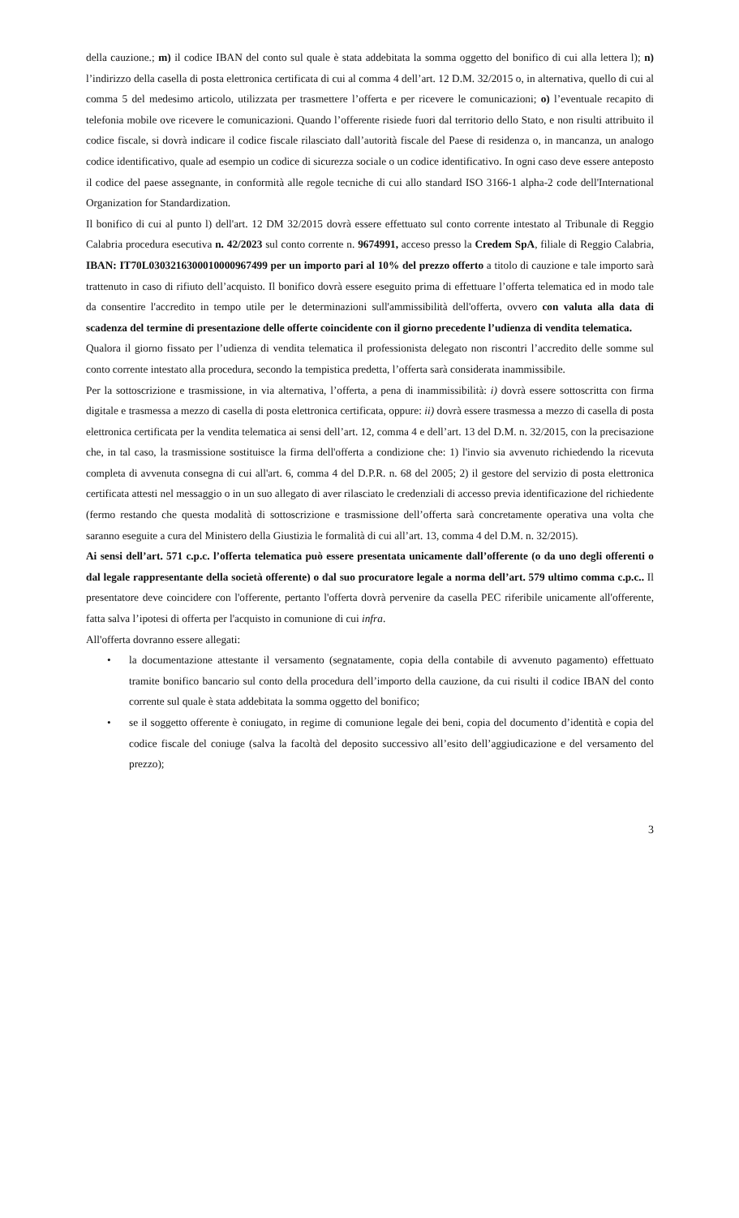della cauzione.; m) il codice IBAN del conto sul quale è stata addebitata la somma oggetto del bonifico di cui alla lettera l); n) l’indirizzo della casella di posta elettronica certificata di cui al comma 4 dell’art. 12 D.M. 32/2015 o, in alternativa, quello di cui al comma 5 del medesimo articolo, utilizzata per trasmettere l’offerta e per ricevere le comunicazioni; o) l’eventuale recapito di telefonia mobile ove ricevere le comunicazioni. Quando l’offerente risiede fuori dal territorio dello Stato, e non risulti attribuito il codice fiscale, si dovrà indicare il codice fiscale rilasciato dall’autorità fiscale del Paese di residenza o, in mancanza, un analogo codice identificativo, quale ad esempio un codice di sicurezza sociale o un codice identificativo. In ogni caso deve essere anteposto il codice del paese assegnante, in conformità alle regole tecniche di cui allo standard ISO 3166-1 alpha-2 code dell'International Organization for Standardization.
Il bonifico di cui al punto l) dell'art. 12 DM 32/2015 dovrà essere effettuato sul conto corrente intestato al Tribunale di Reggio Calabria procedura esecutiva n. 42/2023 sul conto corrente n. 9674991, acceso presso la Credem SpA, filiale di Reggio Calabria, IBAN: IT70L0303216300010000967499 per un importo pari al 10% del prezzo offerto a titolo di cauzione e tale importo sarà trattenuto in caso di rifiuto dell’acquisto. Il bonifico dovrà essere eseguito prima di effettuare l’offerta telematica ed in modo tale da consentire l'accredito in tempo utile per le determinazioni sull'ammissibilità dell'offerta, ovvero con valuta alla data di scadenza del termine di presentazione delle offerte coincidente con il giorno precedente l’udienza di vendita telematica.
Qualora il giorno fissato per l’udienza di vendita telematica il professionista delegato non riscontri l’accredito delle somme sul conto corrente intestato alla procedura, secondo la tempistica predetta, l’offerta sarà considerata inammissibile.
Per la sottoscrizione e trasmissione, in via alternativa, l’offerta, a pena di inammissibilità: i) dovrà essere sottoscritta con firma digitale e trasmessa a mezzo di casella di posta elettronica certificata, oppure: ii) dovrà essere trasmessa a mezzo di casella di posta elettronica certificata per la vendita telematica ai sensi dell’art. 12, comma 4 e dell’art. 13 del D.M. n. 32/2015, con la precisazione che, in tal caso, la trasmissione sostituisce la firma dell'offerta a condizione che: 1) l'invio sia avvenuto richiedendo la ricevuta completa di avvenuta consegna di cui all'art. 6, comma 4 del D.P.R. n. 68 del 2005; 2) il gestore del servizio di posta elettronica certificata attesti nel messaggio o in un suo allegato di aver rilasciato le credenziali di accesso previa identificazione del richiedente (fermo restando che questa modalità di sottoscrizione e trasmissione dell’offerta sarà concretamente operativa una volta che saranno eseguite a cura del Ministero della Giustizia le formalità di cui all’art. 13, comma 4 del D.M. n. 32/2015).
Ai sensi dell’art. 571 c.p.c. l’offerta telematica può essere presentata unicamente dall’offerente (o da uno degli offerenti o dal legale rappresentante della società offerente) o dal suo procuratore legale a norma dell’art. 579 ultimo comma c.p.c.. Il presentatore deve coincidere con l'offerente, pertanto l'offerta dovrà pervenire da casella PEC riferibile unicamente all'offerente, fatta salva l’ipotesi di offerta per l'acquisto in comunione di cui infra.
All'offerta dovranno essere allegati:
• la documentazione attestante il versamento (segnatamente, copia della contabile di avvenuto pagamento) effettuato tramite bonifico bancario sul conto della procedura dell’importo della cauzione, da cui risulti il codice IBAN del conto corrente sul quale è stata addebitata la somma oggetto del bonifico;
• se il soggetto offerente è coniugato, in regime di comunione legale dei beni, copia del documento d’identità e copia del codice fiscale del coniuge (salva la facoltà del deposito successivo all’esito dell’aggiudicazione e del versamento del prezzo);
3